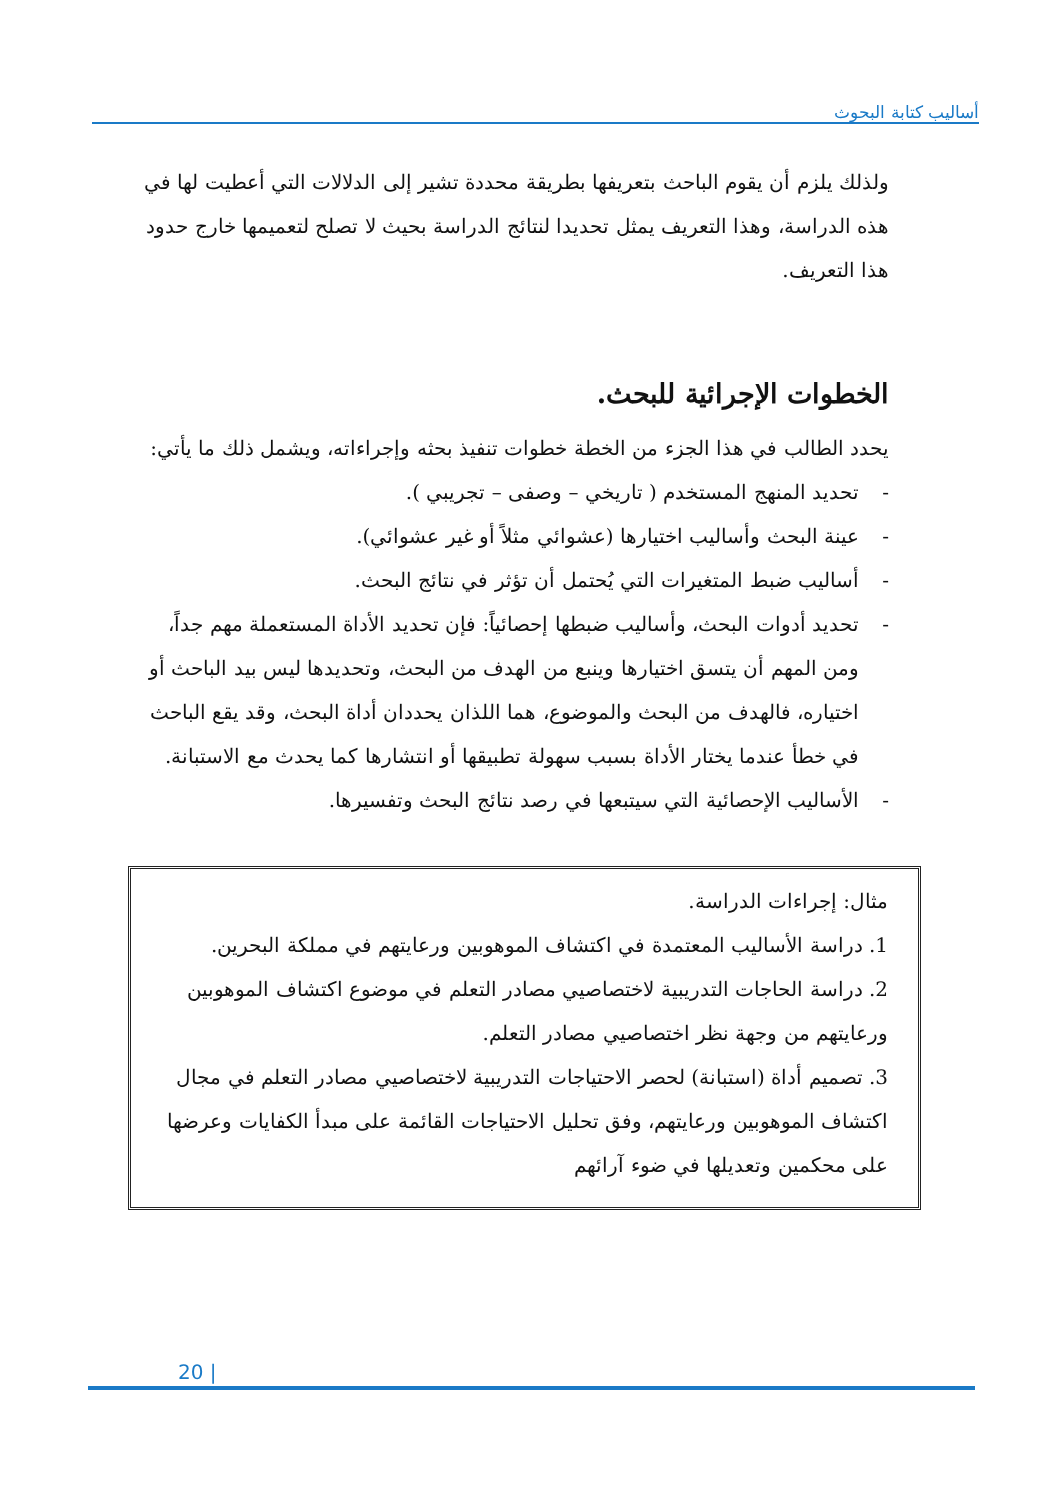أساليب كتابة البحوث
ولذلك يلزم أن يقوم الباحث بتعريفها بطريقة محددة تشير إلى الدلالات التي أعطيت لها في هذه الدراسة، وهذا التعريف يمثل تحديدا لنتائج الدراسة بحيث لا تصلح لتعميمها خارج حدود هذا التعريف.
الخطوات الإجرائية للبحث.
يحدد الطالب في هذا الجزء من الخطة خطوات تنفيذ بحثه وإجراءاته، ويشمل ذلك ما يأتي:
- تحديد المنهج المستخدم ( تاريخي – وصفى – تجريبي ).
- عينة البحث وأساليب اختيارها (عشوائي مثلاً أو غير عشوائي).
- أساليب ضبط المتغيرات التي يُحتمل أن تؤثر في نتائج البحث.
- تحديد أدوات البحث، وأساليب ضبطها إحصائياً: فإن تحديد الأداة المستعملة مهم جداً، ومن المهم أن يتسق اختيارها وينبع من الهدف من البحث، وتحديدها ليس بيد الباحث أو اختياره، فالهدف من البحث والموضوع، هما اللذان يحددان أداة البحث، وقد يقع الباحث في خطأ عندما يختار الأداة بسبب سهولة تطبيقها أو انتشارها كما يحدث مع الاستبانة.
- الأساليب الإحصائية التي سيتبعها في رصد نتائج البحث وتفسيرها.
مثال: إجراءات الدراسة.
1. دراسة الأساليب المعتمدة في اكتشاف الموهوبين ورعايتهم في مملكة البحرين.
2. دراسة الحاجات التدريبية لاختصاصيي مصادر التعلم في موضوع اكتشاف الموهوبين ورعايتهم من وجهة نظر اختصاصيي مصادر التعلم.
3. تصميم أداة (استبانة) لحصر الاحتياجات التدريبية لاختصاصيي مصادر التعلم في مجال اكتشاف الموهوبين ورعايتهم، وفق تحليل الاحتياجات القائمة على مبدأ الكفايات وعرضها على محكمين وتعديلها في ضوء آرائهم
20 |